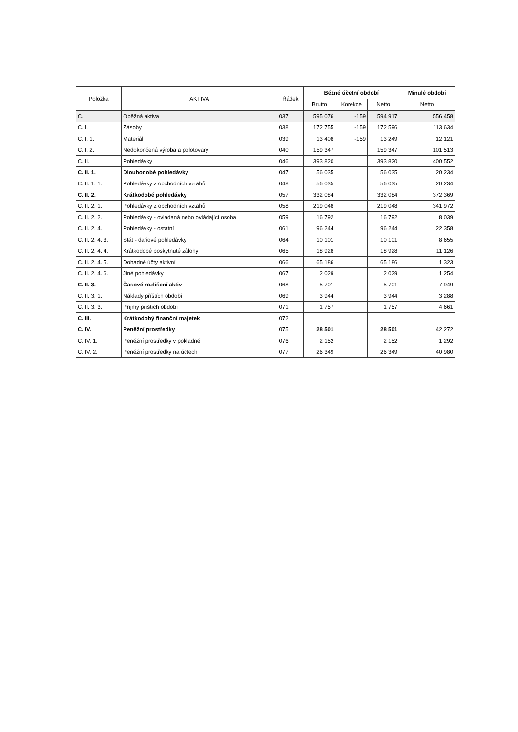| Položka | AKTIVA | Řádek | Běžné účetní období | | | Minulé období |
| --- | --- | --- | --- | --- | --- | --- |
| | | | Brutto | Korekce | Netto | Netto |
| C. | Oběžná aktiva | 037 | 595 076 | -159 | 594 917 | 556 458 |
| C. I. | Zásoby | 038 | 172 755 | -159 | 172 596 | 113 634 |
| C. I. 1. | Materiál | 039 | 13 408 | -159 | 13 249 | 12 121 |
| C. I. 2. | Nedokončená výroba a polotovary | 040 | 159 347 | | 159 347 | 101 513 |
| C. II. | Pohledávky | 046 | 393 820 | | 393 820 | 400 552 |
| C. II. 1. | Dlouhodobé pohledávky | 047 | 56 035 | | 56 035 | 20 234 |
| C. II. 1. 1. | Pohledávky z obchodních vztahů | 048 | 56 035 | | 56 035 | 20 234 |
| C. II. 2. | Krátkodobé pohledávky | 057 | 332 084 | | 332 084 | 372 369 |
| C. II. 2. 1. | Pohledávky z obchodních vztahů | 058 | 219 048 | | 219 048 | 341 972 |
| C. II. 2. 2. | Pohledávky - ovládaná nebo ovládající osoba | 059 | 16 792 | | 16 792 | 8 039 |
| C. II. 2. 4. | Pohledávky - ostatní | 061 | 96 244 | | 96 244 | 22 358 |
| C. II. 2. 4. 3. | Stát - daňové pohledávky | 064 | 10 101 | | 10 101 | 8 655 |
| C. II. 2. 4. 4. | Krátkodobé poskytnuté zálohy | 065 | 18 928 | | 18 928 | 11 126 |
| C. II. 2. 4. 5. | Dohadné účty aktivní | 066 | 65 186 | | 65 186 | 1 323 |
| C. II. 2. 4. 6. | Jiné pohledávky | 067 | 2 029 | | 2 029 | 1 254 |
| C. II. 3. | Časové rozlišení aktiv | 068 | 5 701 | | 5 701 | 7 949 |
| C. II. 3. 1. | Náklady příštích období | 069 | 3 944 | | 3 944 | 3 288 |
| C. II. 3. 3. | Příjmy příštích období | 071 | 1 757 | | 1 757 | 4 661 |
| C. III. | Krátkodobý finanční majetek | 072 | | | | |
| C. IV. | Peněžní prostředky | 075 | 28 501 | | 28 501 | 42 272 |
| C. IV. 1. | Peněžní prostředky v pokladně | 076 | 2 152 | | 2 152 | 1 292 |
| C. IV. 2. | Peněžní prostředky na účtech | 077 | 26 349 | | 26 349 | 40 980 |